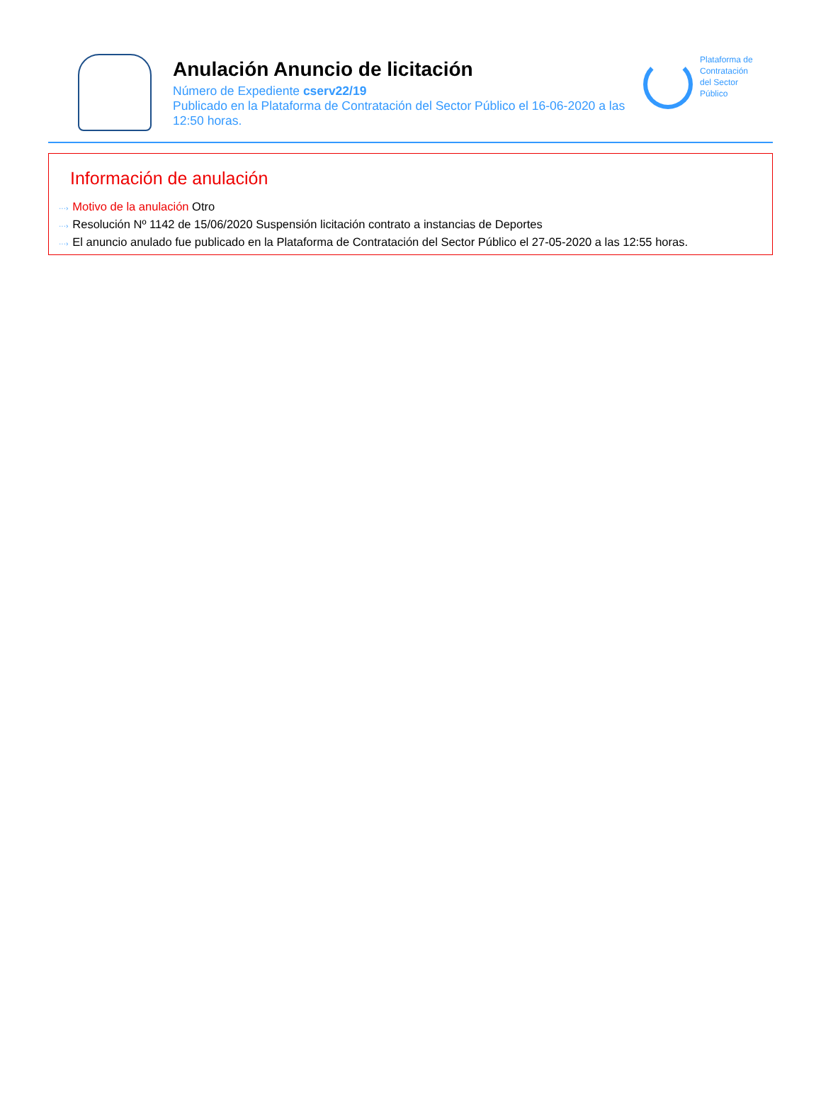Anulación Anuncio de licitación
Número de Expediente cserv22/19
Publicado en la Plataforma de Contratación del Sector Público el 16-06-2020 a las 12:50 horas.
Plataforma de
Contratación
del Sector
Público
Información de anulación
···› Motivo de la anulación Otro
···› Resolución Nº 1142 de 15/06/2020 Suspensión licitación contrato a instancias de Deportes
···› El anuncio anulado fue publicado en la Plataforma de Contratación del Sector Público el 27-05-2020 a las 12:55 horas.